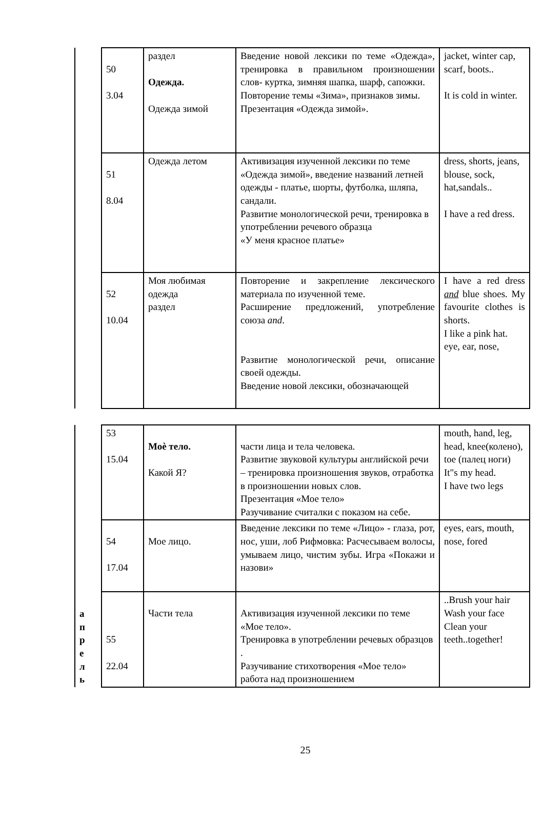| | 50 3.04 | раздел Одежда. Одежда зимой | Введение новой лексики по теме «Одежда», тренировка в правильном произношении слов- куртка, зимняя шапка, шарф, сапожки. Повторение темы «Зима», признаков зимы. Презентация «Одежда зимой». | jacket, winter cap, scarf, boots.. It is cold in winter. |
| | 51 8.04 | Одежда летом | Активизация изученной лексики по теме «Одежда зимой», введение названий летней одежды - платье, шорты, футболка, шляпа, сандали. Развитие монологической речи, тренировка в употреблении речевого образца «У меня красное платье» | dress, shorts, jeans, blouse, sock, hat,sandals.. I have a red dress. |
| | 52 10.04 | Моя любимая одежда раздел | Повторение и закрепление лексического материала по изученной теме. Расширение предложений, употребление союза and . Развитие монологической речи, описание своей одежды. Введение новой лексики, обозначающей | I have a red dress and blue shoes. My favourite clothes is shorts. I like a pink hat. eye, ear, nose, |
| а п р е л ь | 53 15.04 | Моѐ тело. Какой Я? | части лица и тела человека. Развитие звуковой культуры английской речи – тренировка произношения звуков, отработка в произношении новых слов. Презентация «Мое тело» Разучивание считалки с показом на себе. | mouth, hand, leg, head, knee(колено), toe (палец ноги) It"s my head. I have two legs |
| | 54 17.04 | Мое лицо. | Введение лексики по теме «Лицо» - глаза, рот, нос, уши, лоб Рифмовка: Расчесываем волосы, умываем лицо, чистим зубы. Игра «Покажи и назови» | eyes, ears, mouth, nose, fored |
| | 55 22.04 | Части тела | Активизация изученной лексики по теме «Мое тело». Тренировка в употреблении речевых образцов . Разучивание стихотворения «Мое тело» работа над произношением | ..Brush your hair Wash your face Clean your teeth..together! |
25